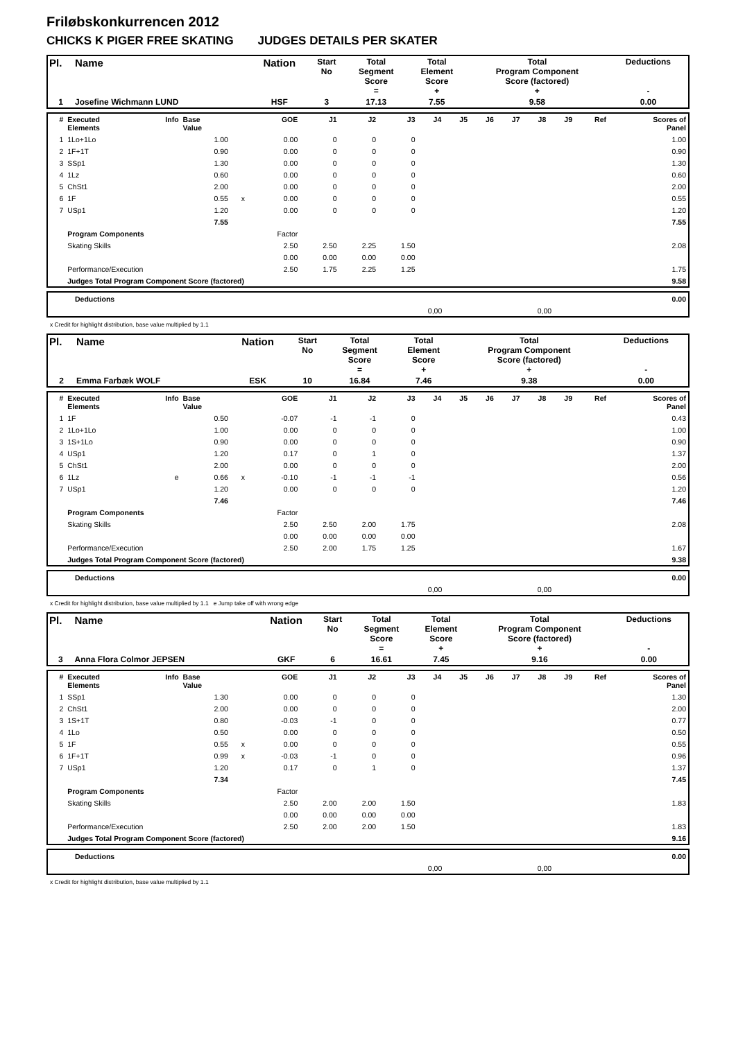Friløbskonkurrencen 2012
CHICKS K PIGER FREE SKATING JUDGES DETAILS PER SKATER
| Pl. | Name | Nation | Start No | Total Segment Score = | Total Element Score + | Total Program Component Score (factored) + | Deductions - |
| 1 | Josefine Wichmann LUND | HSF | 3 | 17.13 | 7.55 | 9.58 | 0.00 |
| # | Executed Elements | Info | Base Value | | GOE | J1 | J2 | J3 | J4 | J5 | J6 | J7 | J8 | J9 | Ref | Scores of Panel |
| --- | --- | --- | --- | --- | --- | --- | --- | --- | --- | --- | --- | --- | --- | --- | --- | --- |
| 1 | 1Lo+1Lo | | 1.00 | | 0.00 | 0 | 0 | 0 | | | | | | | | 1.00 |
| 2 | 1F+1T | | 0.90 | | 0.00 | 0 | 0 | 0 | | | | | | | | 0.90 |
| 3 | SSp1 | | 1.30 | | 0.00 | 0 | 0 | 0 | | | | | | | | 1.30 |
| 4 | 1Lz | | 0.60 | | 0.00 | 0 | 0 | 0 | | | | | | | | 0.60 |
| 5 | ChSt1 | | 2.00 | | 0.00 | 0 | 0 | 0 | | | | | | | | 2.00 |
| 6 | 1F | | 0.55 | x | 0.00 | 0 | 0 | 0 | | | | | | | | 0.55 |
| 7 | USp1 | | 1.20 | | 0.00 | 0 | 0 | 0 | | | | | | | | 1.20 |
| | | | 7.55 | | | | | | | | | | | | | 7.55 |
| | Program Components | | | | Factor | | | | | | | | | | | |
| | Skating Skills | | | | 2.50 | 2.50 | 2.25 | 1.50 | | | | | | | | 2.08 |
| | | | | | 0.00 | 0.00 | 0.00 | 0.00 | | | | | | | | |
| | Performance/Execution | | | | 2.50 | 1.75 | 2.25 | 1.25 | | | | | | | | 1.75 |
| | Judges Total Program Component Score (factored) | | | | | | | | | | | | | | | 9.58 |
| | Deductions | | | | 0.00 |
| | | 0,00 | 0,00 | | |
x Credit for highlight distribution, base value multiplied by 1.1
| Pl. | Name | Nation | Start No | Total Segment Score = | Total Element Score + | Total Program Component Score (factored) + | Deductions - |
| 2 | Emma Farbæk WOLF | ESK | 10 | 16.84 | 7.46 | 9.38 | 0.00 |
| # | Executed Elements | Info | Base Value | | GOE | J1 | J2 | J3 | J4 | J5 | J6 | J7 | J8 | J9 | Ref | Scores of Panel |
| --- | --- | --- | --- | --- | --- | --- | --- | --- | --- | --- | --- | --- | --- | --- | --- | --- |
| 1 | 1F | | 0.50 | | -0.07 | -1 | -1 | 0 | | | | | | | | 0.43 |
| 2 | 1Lo+1Lo | | 1.00 | | 0.00 | 0 | 0 | 0 | | | | | | | | 1.00 |
| 3 | 1S+1Lo | | 0.90 | | 0.00 | 0 | 0 | 0 | | | | | | | | 0.90 |
| 4 | USp1 | | 1.20 | | 0.17 | 0 | 1 | 0 | | | | | | | | 1.37 |
| 5 | ChSt1 | | 2.00 | | 0.00 | 0 | 0 | 0 | | | | | | | | 2.00 |
| 6 | 1Lz | e | 0.66 | x | -0.10 | -1 | -1 | -1 | | | | | | | | 0.56 |
| 7 | USp1 | | 1.20 | | 0.00 | 0 | 0 | 0 | | | | | | | | 1.20 |
| | | | 7.46 | | | | | | | | | | | | | 7.46 |
| | Program Components | | | | Factor | | | | | | | | | | | |
| | Skating Skills | | | | 2.50 | 2.50 | 2.00 | 1.75 | | | | | | | | 2.08 |
| | | | | | 0.00 | 0.00 | 0.00 | 0.00 | | | | | | | | |
| | Performance/Execution | | | | 2.50 | 2.00 | 1.75 | 1.25 | | | | | | | | 1.67 |
| | Judges Total Program Component Score (factored) | | | | | | | | | | | | | | | 9.38 |
| | Deductions | | | | 0.00 |
| | | 0,00 | 0,00 | | |
x Credit for highlight distribution, base value multiplied by 1.1 e Jump take off with wrong edge
| Pl. | Name | Nation | Start No | Total Segment Score = | Total Element Score + | Total Program Component Score (factored) + | Deductions - |
| 3 | Anna Flora Colmor JEPSEN | GKF | 6 | 16.61 | 7.45 | 9.16 | 0.00 |
| # | Executed Elements | Info | Base Value | | GOE | J1 | J2 | J3 | J4 | J5 | J6 | J7 | J8 | J9 | Ref | Scores of Panel |
| --- | --- | --- | --- | --- | --- | --- | --- | --- | --- | --- | --- | --- | --- | --- | --- | --- |
| 1 | SSp1 | | 1.30 | | 0.00 | 0 | 0 | 0 | | | | | | | | 1.30 |
| 2 | ChSt1 | | 2.00 | | 0.00 | 0 | 0 | 0 | | | | | | | | 2.00 |
| 3 | 1S+1T | | 0.80 | | -0.03 | -1 | 0 | 0 | | | | | | | | 0.77 |
| 4 | 1Lo | | 0.50 | | 0.00 | 0 | 0 | 0 | | | | | | | | 0.50 |
| 5 | 1F | | 0.55 | x | 0.00 | 0 | 0 | 0 | | | | | | | | 0.55 |
| 6 | 1F+1T | | 0.99 | x | -0.03 | -1 | 0 | 0 | | | | | | | | 0.96 |
| 7 | USp1 | | 1.20 | | 0.17 | 0 | 1 | 0 | | | | | | | | 1.37 |
| | | | 7.34 | | | | | | | | | | | | | 7.45 |
| | Program Components | | | | Factor | | | | | | | | | | | |
| | Skating Skills | | | | 2.50 | 2.00 | 2.00 | 1.50 | | | | | | | | 1.83 |
| | | | | | 0.00 | 0.00 | 0.00 | 0.00 | | | | | | | | |
| | Performance/Execution | | | | 2.50 | 2.00 | 2.00 | 1.50 | | | | | | | | 1.83 |
| | Judges Total Program Component Score (factored) | | | | | | | | | | | | | | | 9.16 |
| | Deductions | | | | 0.00 |
| | | 0,00 | 0,00 | | |
x Credit for highlight distribution, base value multiplied by 1.1